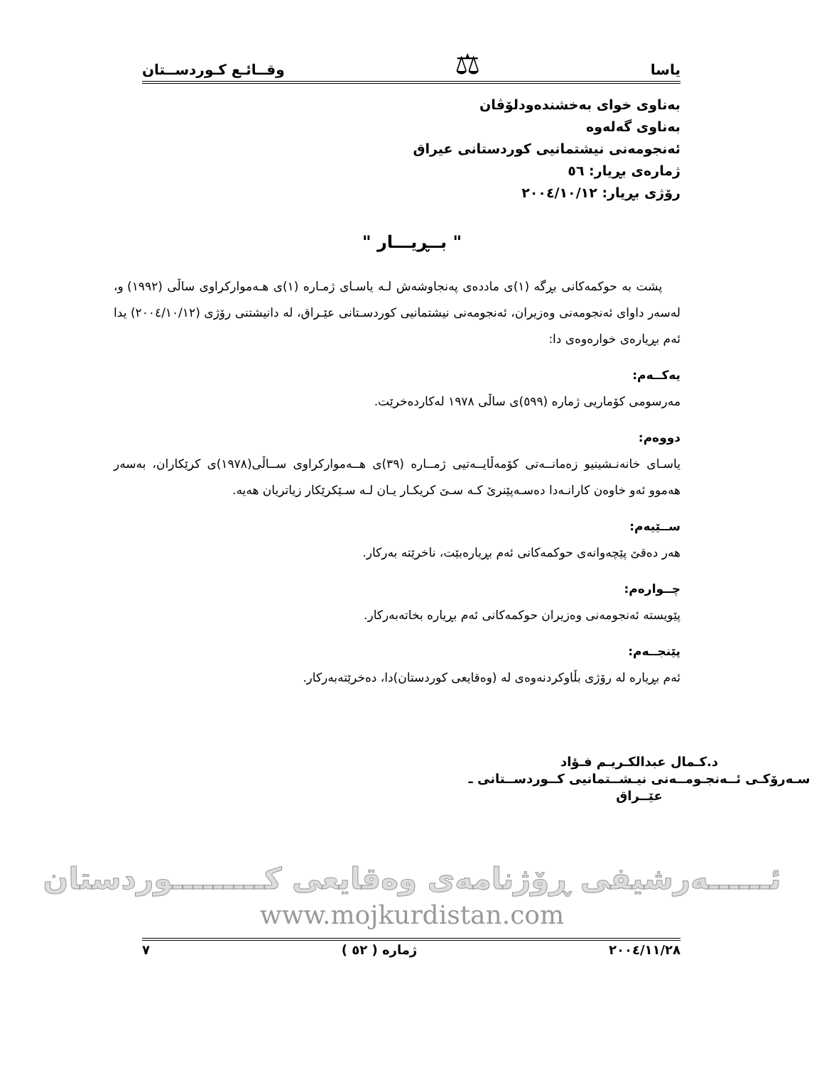یاسا ⚖ وقــائـع كـوردســتان
بەناوی خوای بەخشندەودلۆڤان
بەناوی گەلەوە
ئەنجومەنی نیشتمانیی كوردستانی عیراق
ژمارەی بڕیار: ٥٦
رۆژی بڕیار: ٢٠٠٤/١٠/١٢
" بــڕیـــار "
پشت بە حوكمەكانی بڕگە (١)ی ماددەی پەنجاوشەش لـە یاسـای ژمـارە (١)ی هـەموارکراوی ساڵی (١٩٩٢) و، لەسەر داوای ئەنجومەنی وەزیران، ئەنجومەنی نیشتمانیی كوردسـتانی عێـراق، لە دانیشتنی رۆژی (٢٠٠٤/١٠/١٢) یدا ئەم بڕیارەی خوارەوەی دا:
یەكــەم:
مەرسومی كۆماریی ژمارە (٥٩٩)ی ساڵی ١٩٧٨ لەكاردەخرێت.
دووەم:
یاسـای خانەنـشینیو زەمانــەتی كۆمەڵایــەتیی ژمــارە (٣٩)ی هــەموارکراوی ســاڵی(١٩٧٨)ی كرێكاران، بەسەر هەموو ئەو خاوەن كارانـەدا دەسـەپێنرێ كـە سـێ كریكـار یـان لـە سـێكرێكار زیاتریان هەیە.
ســێیەم:
هەر دەقێ پێچەوانەی حوكمەكانی ئەم بڕیارەبێت، ناخرێتە بەركار.
چــوارەم:
پێویستە ئەنجومەنی وەزیران حوكمەكانی ئەم بڕیارە بخاتەبەركار.
پێنجــەم:
ئەم بڕیارە لە رۆژی بڵاوكردنەوەی لە (وەقایعی كوردستان)دا، دەخرێتەبەركار.
د.كـمال عبدالكـريـم فـؤاد
سـەرۆكـی ئــەنجـومــەنی نیـشــتمانیی كــوردســتانی ـ عێــراق
ئــــــەرشیفی ڕۆژنامەی وەقایعی كـــــــــوردستان
www.mojkurdistan.com
٢٠٠٤/١١/٢٨ ژمارە ( ٥٢ ) ٧